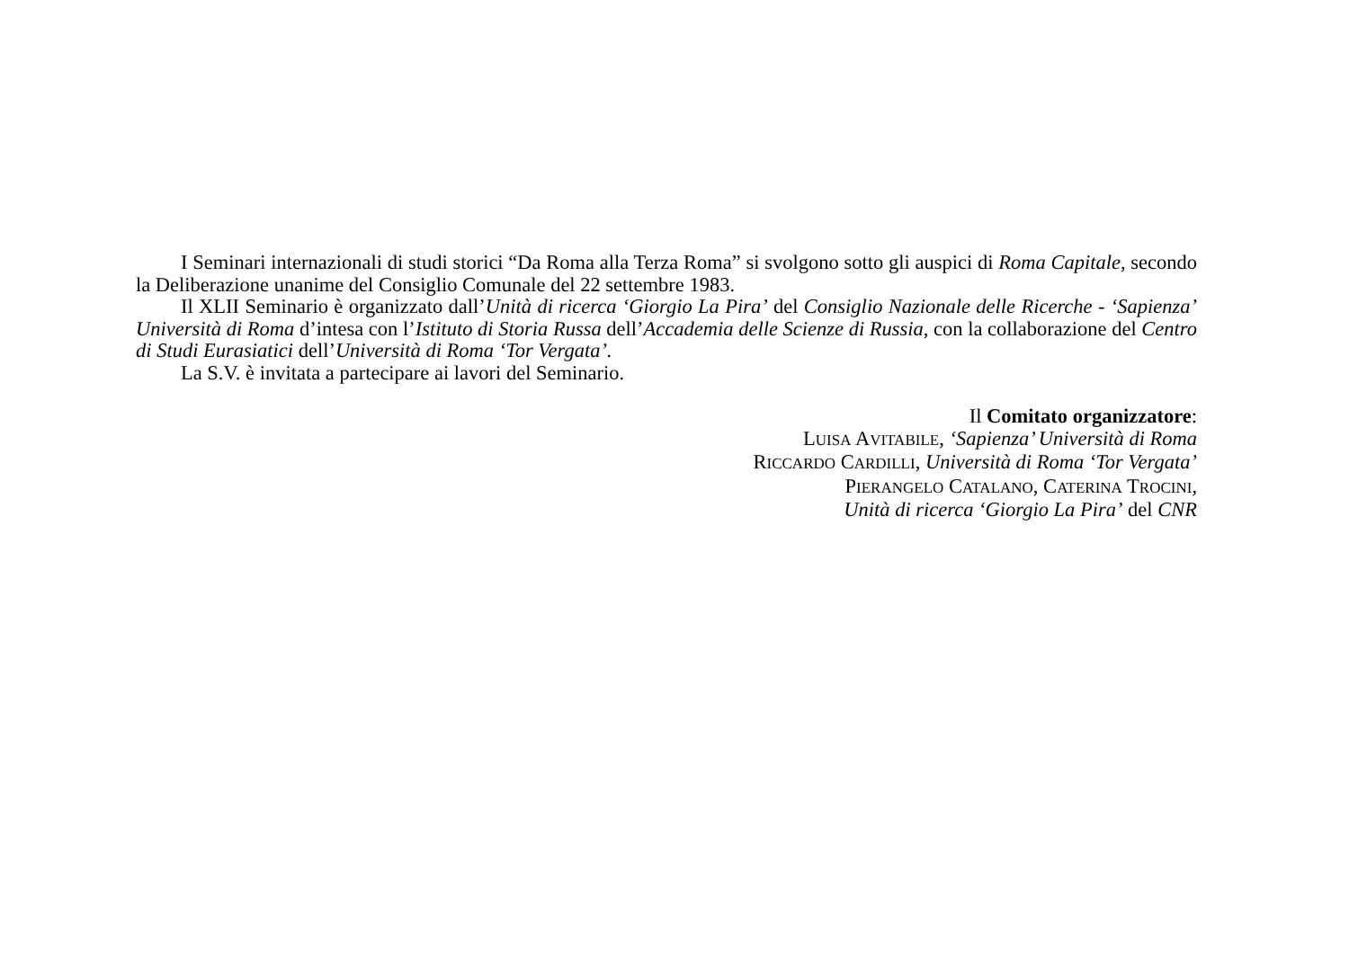I Seminari internazionali di studi storici “Da Roma alla Terza Roma” si svolgono sotto gli auspici di Roma Capitale, secondo la Deliberazione unanime del Consiglio Comunale del 22 settembre 1983.
Il XLII Seminario è organizzato dall’Unità di ricerca ‘Giorgio La Pira’ del Consiglio Nazionale delle Ricerche - ‘Sapienza’ Università di Roma d’intesa con l’Istituto di Storia Russa dell’Accademia delle Scienze di Russia, con la collaborazione del Centro di Studi Eurasiatici dell’Università di Roma ‘Tor Vergata’.
La S.V. è invitata a partecipare ai lavori del Seminario.
Il Comitato organizzatore:
LUISA AVITABILE, ‘Sapienza’ Università di Roma
RICCARDO CARDILLI, Università di Roma ‘Tor Vergata’
PIERANGELO CATALANO, CATERINA TROCINI,
Unità di ricerca ‘Giorgio La Pira’ del CNR